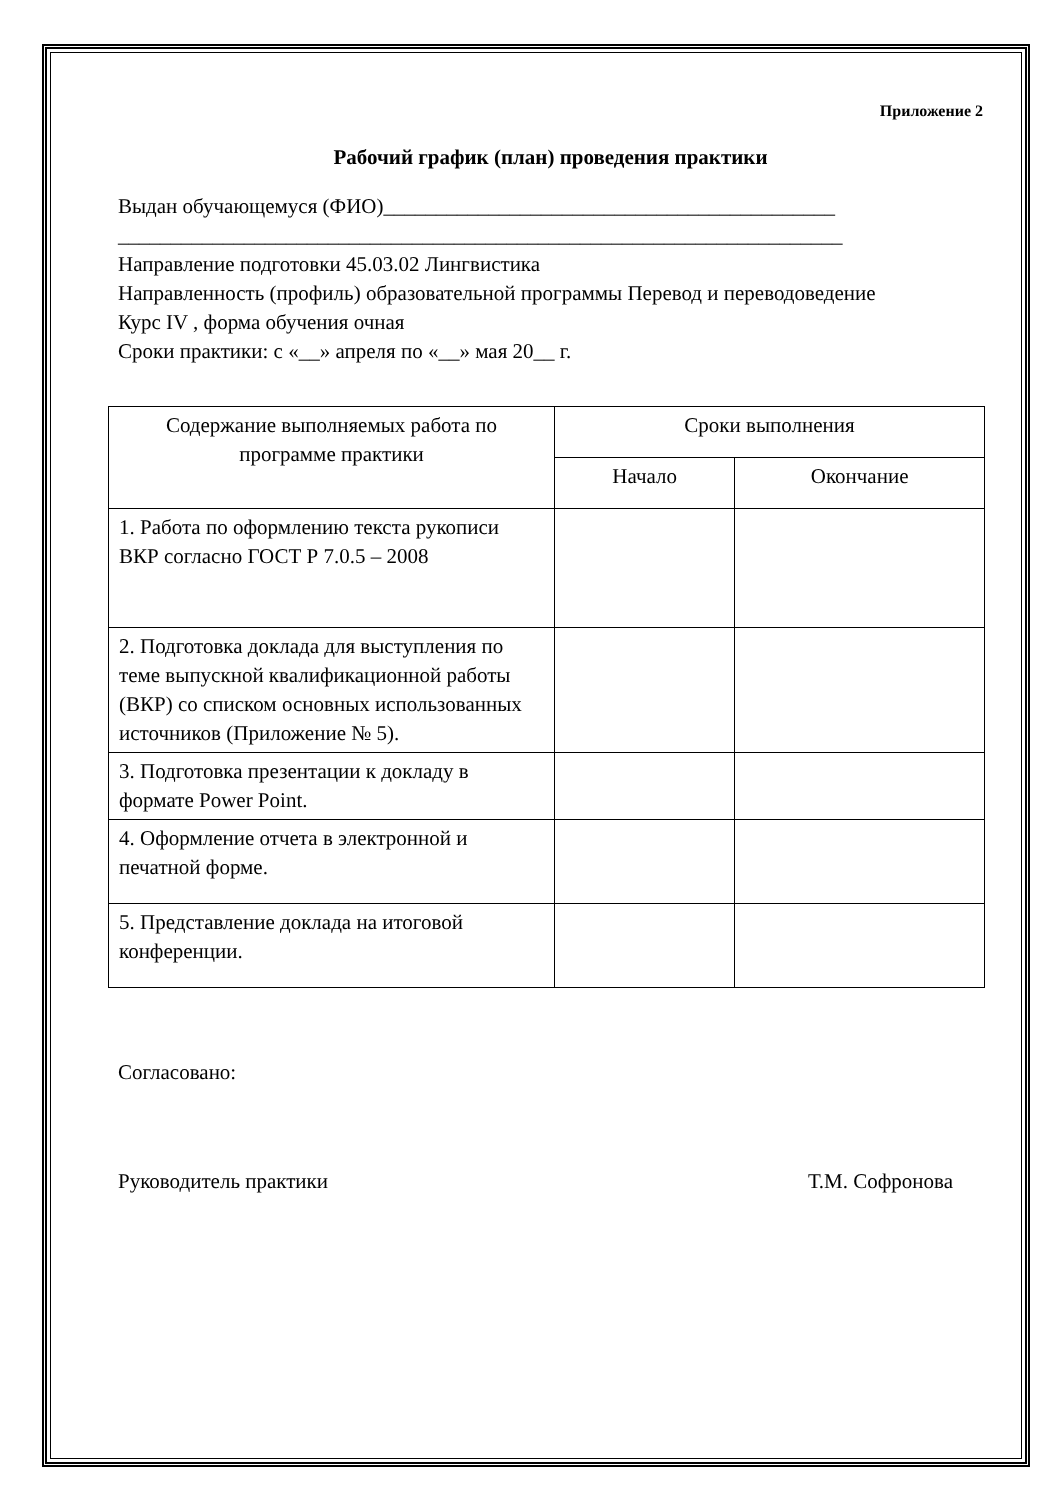Приложение 2
Рабочий график (план) проведения практики
Выдан обучающемуся (ФИО)___________________________________________
_____________________________________________________________________
Направление подготовки 45.03.02 Лингвистика
Направленность (профиль) образовательной программы Перевод и переводоведение
Курс IV , форма обучения очная
Сроки практики: с «__» апреля по «__» мая 20__ г.
| Содержание выполняемых работа по программе практики | Сроки выполнения | |
| --- | --- | --- |
| | Начало | Окончание |
| 1. Работа по оформлению текста рукописи ВКР согласно ГОСТ Р 7.0.5 – 2008 | | |
| 2. Подготовка доклада для выступления по теме выпускной квалификационной работы (ВКР) со списком основных использованных источников (Приложение № 5). | | |
| 3. Подготовка презентации к докладу в формате Power Point. | | |
| 4. Оформление отчета в электронной и печатной форме. | | |
| 5. Представление доклада на итоговой конференции. | | |
Согласовано:
Руководитель практики Т.М. Софронова